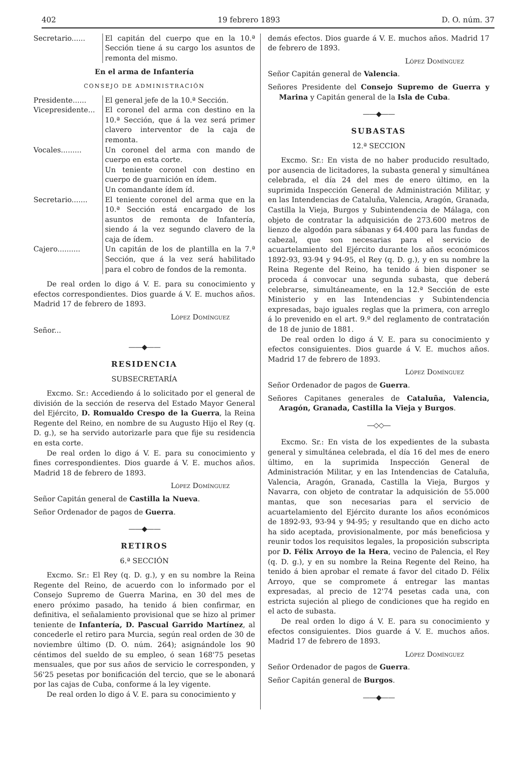402 19 febrero 1893 D. O. núm. 37
Secretario......
El capitán del cuerpo que en la 10.ª Sección tiene á su cargo los asuntos de remonta del mismo.
En el arma de Infantería
CONSEJO DE ADMINISTRACIÓN
Presidente......
El general jefe de la 10.ª Sección.
Vicepresidente...
El coronel del arma con destino en la 10.ª Sección, que á la vez será primer clavero interventor de la caja de remonta.
Vocales.........
Un coronel del arma con mando de cuerpo en esta corte.
Un teniente coronel con destino en cuerpo de guarnición en ídem.
Un comandante ídem íd.
Secretario.......
El teniente coronel del arma que en la 10.ª Sección está encargado de los asuntos de remonta de Infantería, siendo á la vez segundo clavero de la caja de ídem.
Cajero..........
Un capitán de los de plantilla en la 7.ª Sección, que á la vez será habilitado para el cobro de fondos de la remonta.
De real orden lo digo á V. E. para su conocimiento y efectos correspondientes. Dios guarde á V. E. muchos años. Madrid 17 de febrero de 1893.
López Domínguez
Señor...
——◆——
RESIDENCIA
SUBSECRETARÍA
Excmo. Sr.: Accediendo á lo solicitado por el general de división de la sección de reserva del Estado Mayor General del Ejército, D. Romualdo Crespo de la Guerra, la Reina Regente del Reino, en nombre de su Augusto Hijo el Rey (q. D. g.), se ha servido autorizarle para que fije su residencia en esta corte.
De real orden lo digo á V. E. para su conocimiento y fines correspondientes. Dios guarde á V. E. muchos años. Madrid 18 de febrero de 1893.
López Domínguez
Señor Capitán general de Castilla la Nueva.
Señor Ordenador de pagos de Guerra.
——◆——
RETIROS
6.ª SECCIÓN
Excmo. Sr.: El Rey (q. D. g.), y en su nombre la Reina Regente del Reino, de acuerdo con lo informado por el Consejo Supremo de Guerra Marina, en 30 del mes de enero próximo pasado, ha tenido á bien confirmar, en definitiva, el señalamiento provisional que se hizo al primer teniente de Infantería, D. Pascual Garrido Martínez, al concederle el retiro para Murcia, según real orden de 30 de noviembre último (D. O. núm. 264); asignándole los 90 céntimos del sueldo de su empleo, ó sean 168'75 pesetas mensuales, que por sus años de servicio le corresponden, y 56'25 pesetas por bonificación del tercio, que se le abonará por las cajas de Cuba, conforme á la ley vigente.
De real orden lo digo á V. E. para su conocimiento y
demás efectos. Dios guarde á V. E. muchos años. Madrid 17 de febrero de 1893.
López Domínguez
Señor Capitán general de Valencia.
Señores Presidente del Consejo Supremo de Guerra y Marina y Capitán general de la Isla de Cuba.
——◆——
SUBASTAS
12.ª SECCION
Excmo. Sr.: En vista de no haber producido resultado, por ausencia de licitadores, la subasta general y simultánea celebrada, el día 24 del mes de enero último, en la suprimida Inspección General de Administración Militar, y en las Intendencias de Cataluña, Valencia, Aragón, Granada, Castilla la Vieja, Burgos y Subintendencia de Málaga, con objeto de contratar la adquisición de 273.600 metros de lienzo de algodón para sábanas y 64.400 para las fundas de cabezal, que son necesarias para el servicio de acuartelamiento del Ejército durante los años económicos 1892-93, 93-94 y 94-95, el Rey (q. D. g.), y en su nombre la Reina Regente del Reino, ha tenido á bien disponer se proceda á convocar una segunda subasta, que deberá celebrarse, simultáneamente, en la 12.ª Sección de este Ministerio y en las Intendencias y Subintendencia expresadas, bajo iguales reglas que la primera, con arreglo á lo prevenido en el art. 9.º del reglamento de contratación de 18 de junio de 1881.
De real orden lo digo á V. E. para su conocimiento y efectos consiguientes. Dios guarde á V. E. muchos años. Madrid 17 de febrero de 1893.
López Domínguez
Señor Ordenador de pagos de Guerra.
Señores Capitanes generales de Cataluña, Valencia, Aragón, Granada, Castilla la Vieja y Burgos.
—◇◇—
Excmo. Sr.: En vista de los expedientes de la subasta general y simultánea celebrada, el día 16 del mes de enero último, en la suprimida Inspección General de Administración Militar, y en las Intendencias de Cataluña, Valencia, Aragón, Granada, Castilla la Vieja, Burgos y Navarra, con objeto de contratar la adquisición de 55.000 mantas, que son necesarias para el servicio de acuartelamiento del Ejército durante los años económicos de 1892-93, 93-94 y 94-95; y resultando que en dicho acto ha sido aceptada, provisionalmente, por más beneficiosa y reunir todos los requisitos legales, la proposición subscripta por D. Félix Arroyo de la Hera, vecino de Palencia, el Rey (q. D. g.), y en su nombre la Reina Regente del Reino, ha tenido á bien aprobar el remate á favor del citado D. Félix Arroyo, que se compromete á entregar las mantas expresadas, al precio de 12'74 pesetas cada una, con estricta sujeción al pliego de condiciones que ha regido en el acto de subasta.
De real orden lo digo á V. E. para su conocimiento y efectos consiguientes. Dios guarde á V. E. muchos años. Madrid 17 de febrero de 1893.
López Domínguez
Señor Ordenador de pagos de Guerra.
Señor Capitán general de Burgos.
——◆——